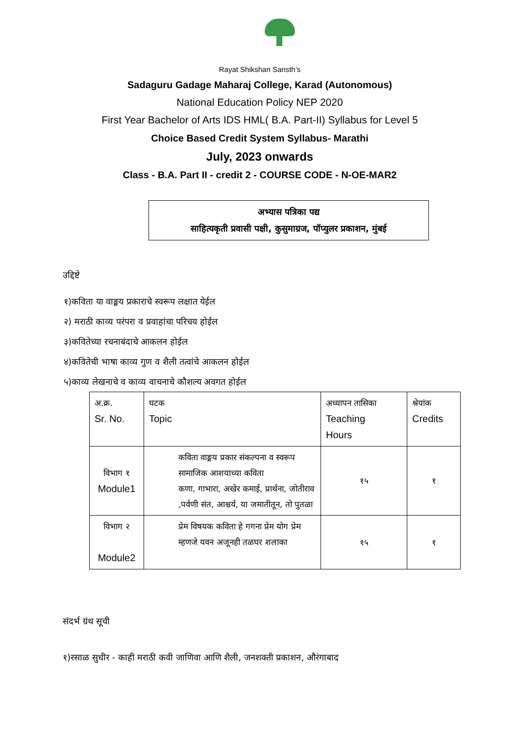Rayat Shikshan Sansth’s
Sadaguru Gadage Maharaj College, Karad (Autonomous)
National Education Policy NEP 2020
First Year Bachelor of Arts IDS HML( B.A. Part-II) Syllabus for Level 5
Choice Based Credit System Syllabus- Marathi
July, 2023 onwards
Class - B.A. Part II - credit 2 - COURSE CODE - N-OE-MAR2
अभ्यास पत्रिका पद्य
साहित्यकृती प्रवासी पक्षी, कुसुमाग्रज, पॉप्युलर प्रकाशन, मुंबई
उद्दिष्टे
१)कविता या वाङ्मय प्रकाराचे स्वरूप लक्षात येईल
२) मराठी काव्य परंपरा व प्रवाहांचा परिचय होईल
३)कवितेच्या रचनाबंदाचे आकलन होईल
४)कवितेची भाषा काव्य गुण व शैली तत्वांचे आकलन होईल
५)काव्य लेखनाचे व काव्य वाचनाचे कौशल्य अवगत होईल
| अ.क्र. Sr. No. | घटक Topic | अध्यापन तासिका Teaching Hours | श्रेयांक Credits |
| विभाग १ Module1 | कविता वाङ्मय प्रकार संकल्पना व स्वरूप सामाजिक आशयाच्या कविता कणा, गाभारा, अखेर कमाई, प्रार्थना, जोतीराव ,पर्वणी संत, आश्चर्य, या जमातीतून, तो पुतळा | १५ | १ |
| विभाग २ Module2 | प्रेम विषयक कविता हे गगना प्रेम योग प्रेम म्हणजे यवन अजूनही तळघर शलाका | १५ | १ |
संदर्भ ग्रंथ सूची
१)रसाळ सुधीर - काही मराठी कवी जाणिवा आणि शैली, जनशक्ती प्रकाशन, औरंगाबाद